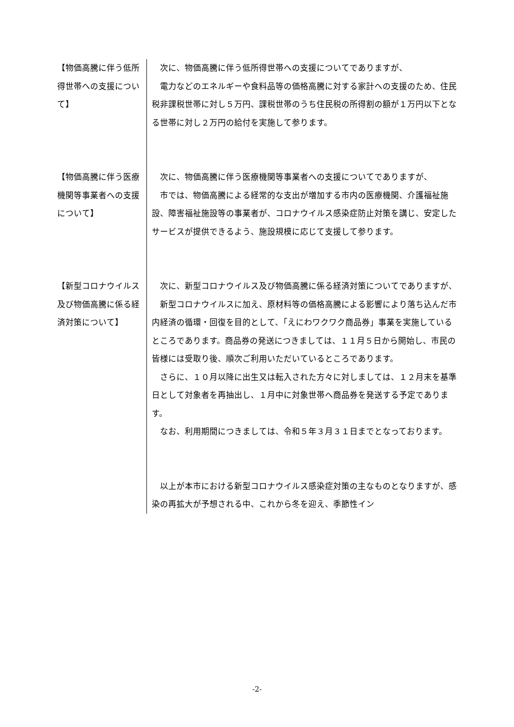【物価高騰に伴う低所得世帯への支援について】
　次に、物価高騰に伴う低所得世帯への支援についてでありますが、
　電力などのエネルギーや食料品等の価格高騰に対する家計への支援のため、住民税非課税世帯に対し５万円、課税世帯のうち住民税の所得割の額が１万円以下となる世帯に対し２万円の給付を実施して参ります。
【物価高騰に伴う医療機関等事業者への支援について】
　次に、物価高騰に伴う医療機関等事業者への支援についてでありますが、
　市では、物価高騰による経常的な支出が増加する市内の医療機関、介護福祉施設、障害福祉施設等の事業者が、コロナウイルス感染症防止対策を講じ、安定したサービスが提供できるよう、施設規模に応じて支援して参ります。
【新型コロナウイルス及び物価高騰に係る経済対策について】
　次に、新型コロナウイルス及び物価高騰に係る経済対策についてでありますが、
　新型コロナウイルスに加え、原材料等の価格高騰による影響により落ち込んだ市内経済の循環・回復を目的として、「えにわワクワク商品券」事業を実施しているところであります。商品券の発送につきましては、１１月５日から開始し、市民の皆様には受取り後、順次ご利用いただいているところであります。
　さらに、１０月以降に出生又は転入された方々に対しましては、１２月末を基準日として対象者を再抽出し、１月中に対象世帯へ商品券を発送する予定であります。
　なお、利用期間につきましては、令和５年３月３１日までとなっております。
　以上が本市における新型コロナウイルス感染症対策の主なものとなりますが、感染の再拡大が予想される中、これから冬を迎え、季節性イン
-2-